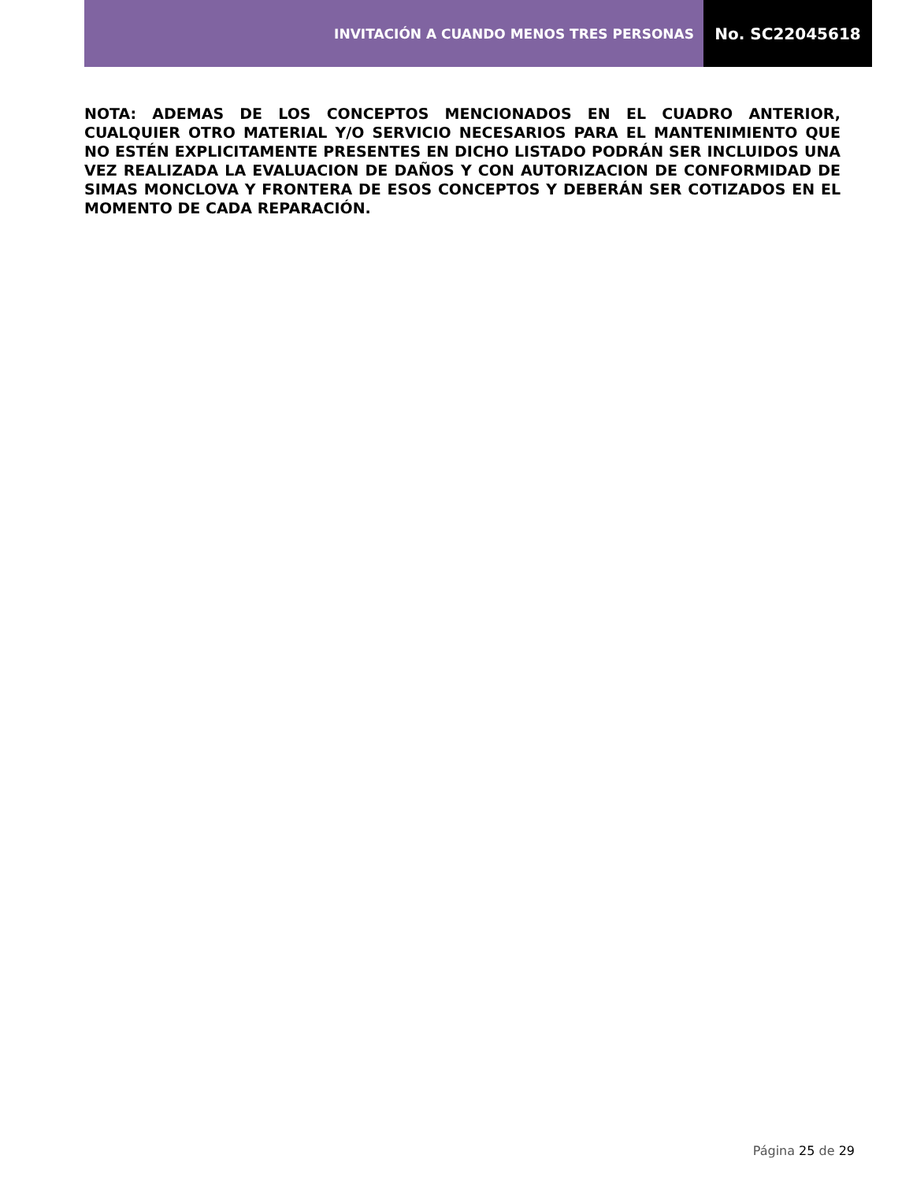INVITACIÓN A CUANDO MENOS TRES PERSONAS
No. SC22045618
NOTA: ADEMAS DE LOS CONCEPTOS MENCIONADOS EN EL CUADRO ANTERIOR, CUALQUIER OTRO MATERIAL Y/O SERVICIO NECESARIOS PARA EL MANTENIMIENTO QUE NO ESTÉN EXPLICITAMENTE PRESENTES EN DICHO LISTADO PODRÁN SER INCLUIDOS UNA VEZ REALIZADA LA EVALUACION DE DAÑOS Y CON AUTORIZACION DE CONFORMIDAD DE SIMAS MONCLOVA Y FRONTERA DE ESOS CONCEPTOS Y DEBERÁN SER COTIZADOS EN EL MOMENTO DE CADA REPARACIÓN.
Página 25 de 29